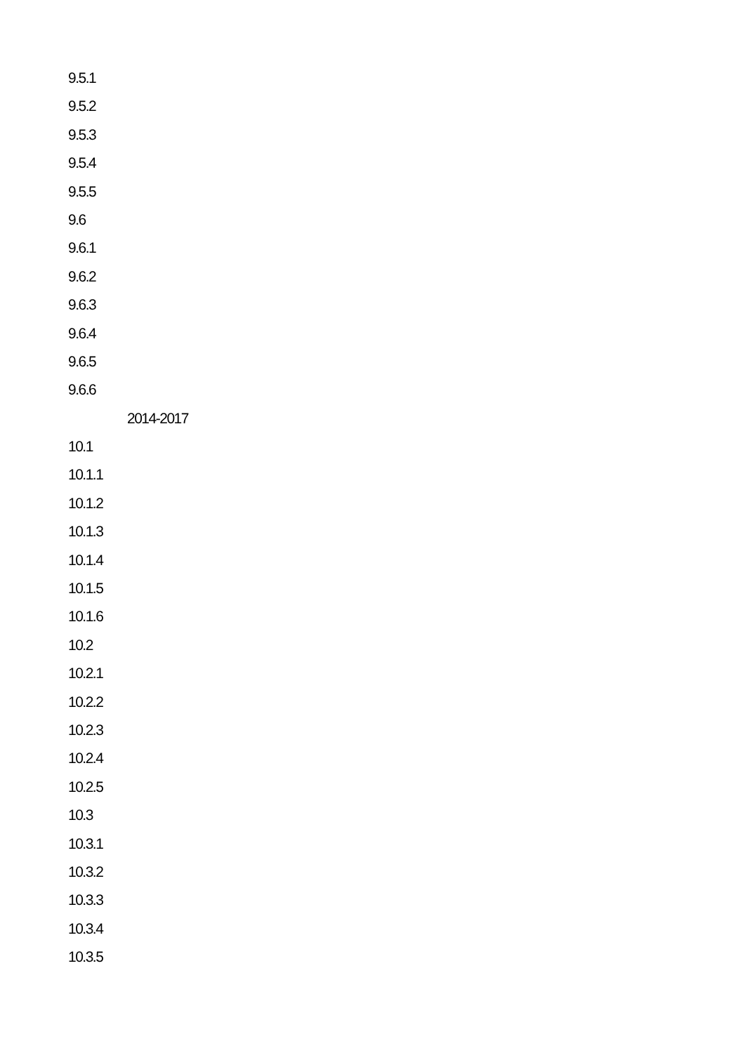9.5.1
9.5.2
9.5.3
9.5.4
9.5.5
9.6
9.6.1
9.6.2
9.6.3
9.6.4
9.6.5
9.6.6
2014-2017
10.1
10.1.1
10.1.2
10.1.3
10.1.4
10.1.5
10.1.6
10.2
10.2.1
10.2.2
10.2.3
10.2.4
10.2.5
10.3
10.3.1
10.3.2
10.3.3
10.3.4
10.3.5